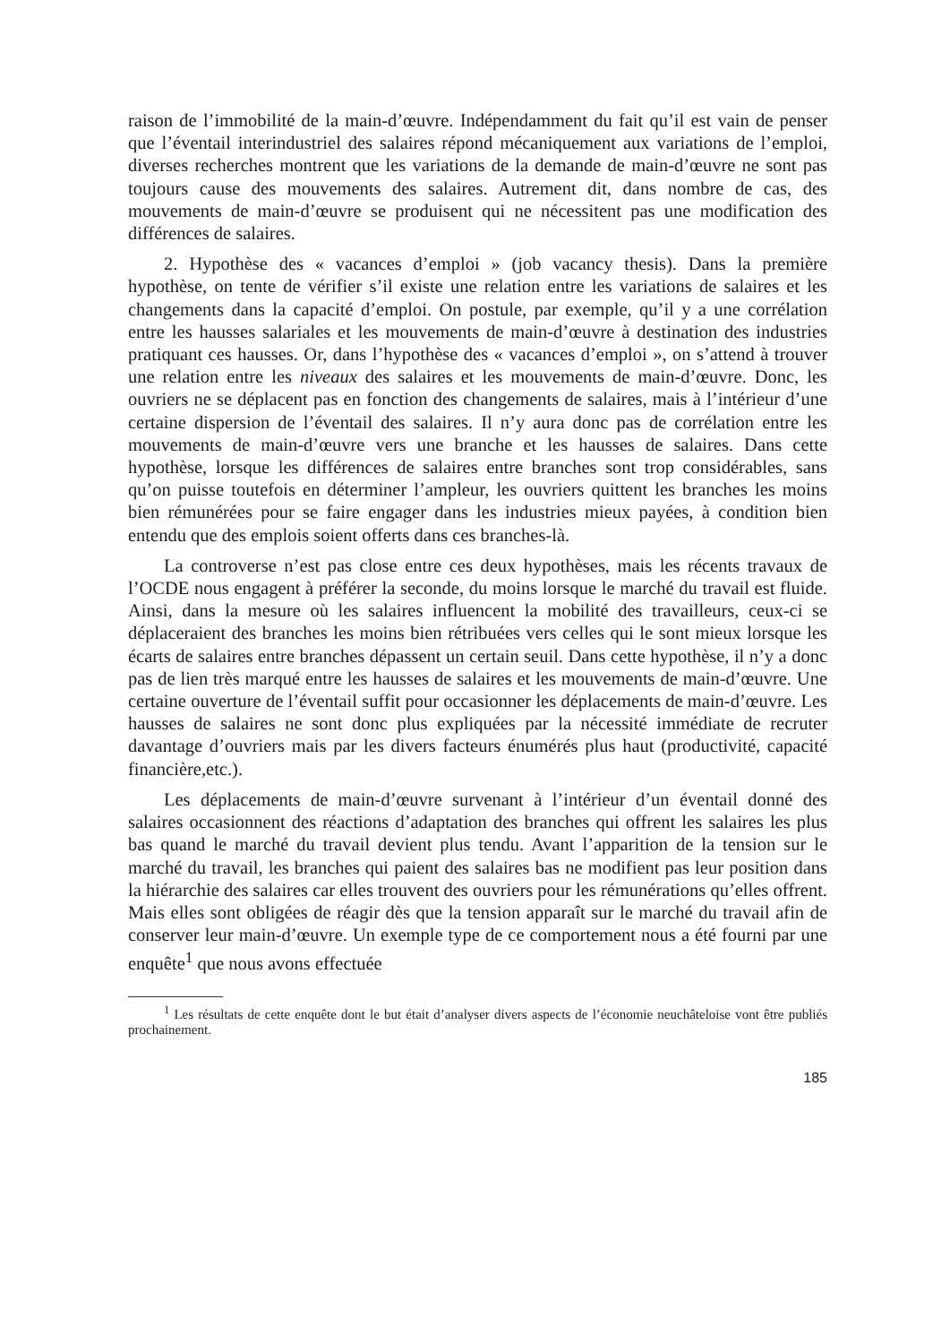raison de l’immobilité de la main-d’œuvre. Indépendamment du fait qu’il est vain de penser que l’éventail interindustriel des salaires répond mécaniquement aux variations de l’emploi, diverses recherches montrent que les variations de la demande de main-d’œuvre ne sont pas toujours cause des mouvements des salaires. Autrement dit, dans nombre de cas, des mouvements de main-d’œuvre se produisent qui ne nécessitent pas une modification des différences de salaires.
2. Hypothèse des « vacances d’emploi » (job vacancy thesis). Dans la première hypothèse, on tente de vérifier s’il existe une relation entre les variations de salaires et les changements dans la capacité d’emploi. On postule, par exemple, qu’il y a une corrélation entre les hausses salariales et les mouvements de main-d’œuvre à destination des industries pratiquant ces hausses. Or, dans l’hypothèse des « vacances d’emploi », on s’attend à trouver une relation entre les niveaux des salaires et les mouvements de main-d’œuvre. Donc, les ouvriers ne se déplacent pas en fonction des changements de salaires, mais à l’intérieur d’une certaine dispersion de l’éventail des salaires. Il n’y aura donc pas de corrélation entre les mouvements de main-d’œuvre vers une branche et les hausses de salaires. Dans cette hypothèse, lorsque les différences de salaires entre branches sont trop considérables, sans qu’on puisse toutefois en déterminer l’ampleur, les ouvriers quittent les branches les moins bien rémunérées pour se faire engager dans les industries mieux payées, à condition bien entendu que des emplois soient offerts dans ces branches-là.
La controverse n’est pas close entre ces deux hypothèses, mais les récents travaux de l’OCDE nous engagent à préférer la seconde, du moins lorsque le marché du travail est fluide. Ainsi, dans la mesure où les salaires influencent la mobilité des travailleurs, ceux-ci se déplaceraient des branches les moins bien rétribuées vers celles qui le sont mieux lorsque les écarts de salaires entre branches dépassent un certain seuil. Dans cette hypothèse, il n’y a donc pas de lien très marqué entre les hausses de salaires et les mouvements de main-d’œuvre. Une certaine ouverture de l’éventail suffit pour occasionner les déplacements de main-d’œuvre. Les hausses de salaires ne sont donc plus expliquées par la nécessité immédiate de recruter davantage d’ouvriers mais par les divers facteurs énumérés plus haut (productivité, capacité financière,etc.).
Les déplacements de main-d’œuvre survenant à l’intérieur d’un éventail donné des salaires occasionnent des réactions d’adaptation des branches qui offrent les salaires les plus bas quand le marché du travail devient plus tendu. Avant l’apparition de la tension sur le marché du travail, les branches qui paient des salaires bas ne modifient pas leur position dans la hiérarchie des salaires car elles trouvent des ouvriers pour les rémunérations qu’elles offrent. Mais elles sont obligées de réagir dès que la tension apparaît sur le marché du travail afin de conserver leur main-d’œuvre. Un exemple type de ce comportement nous a été fourni par une enquête<sup>1</sup> que nous avons effectuée
<sup>1</sup> Les résultats de cette enquête dont le but était d’analyser divers aspects de l’économie neuchâteloise vont être publiés prochainement.
185